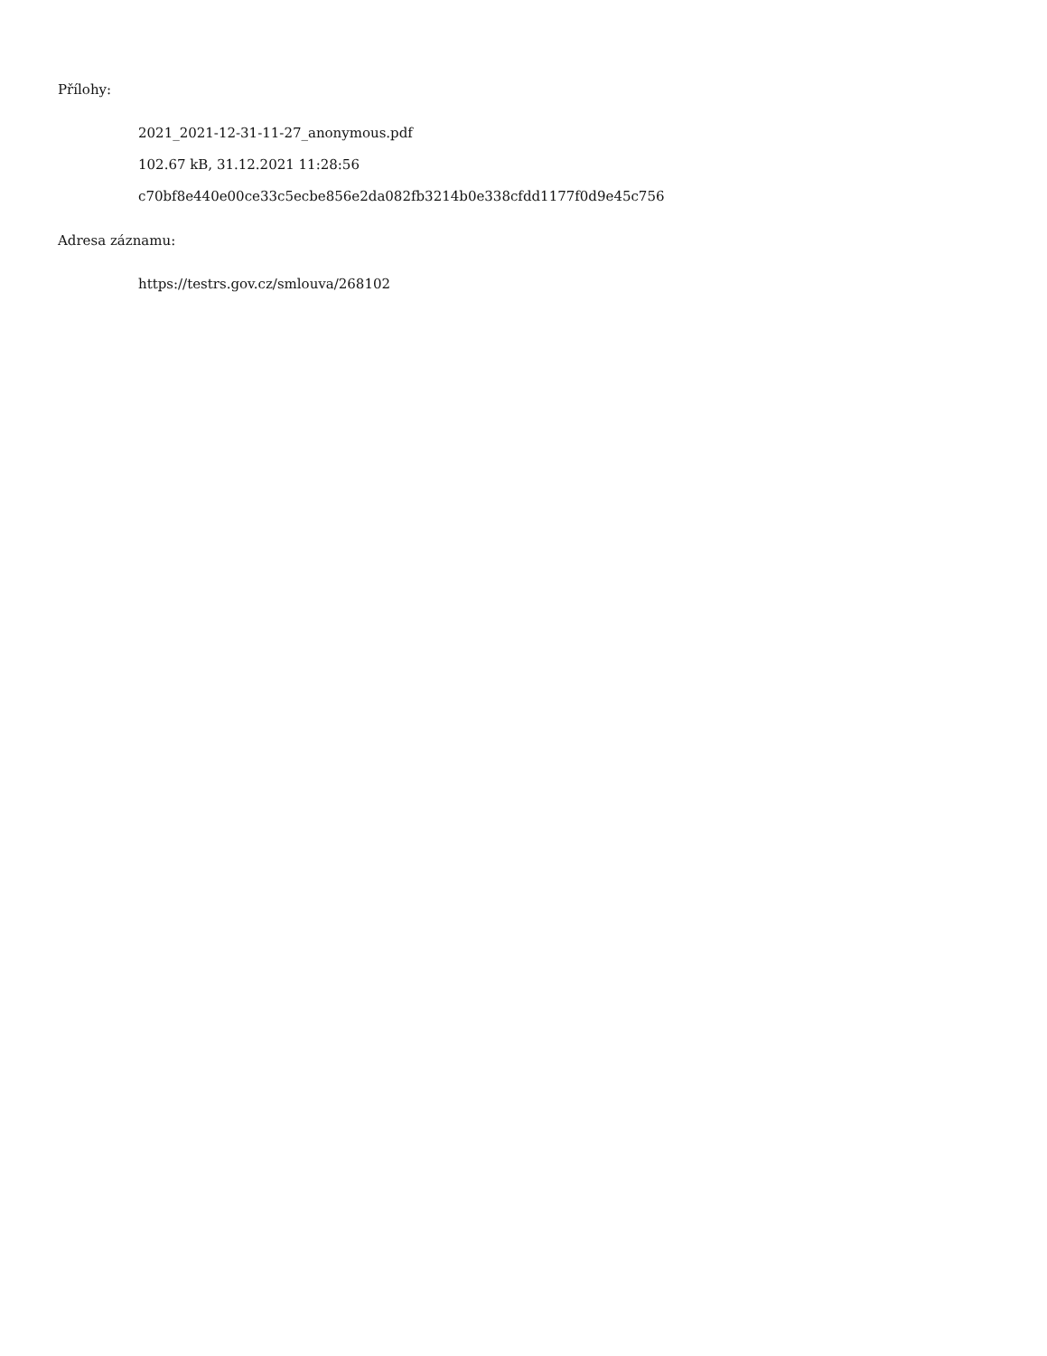Přílohy:
2021_2021-12-31-11-27_anonymous.pdf
102.67 kB, 31.12.2021 11:28:56
c70bf8e440e00ce33c5ecbe856e2da082fb3214b0e338cfdd1177f0d9e45c756
Adresa záznamu:
https://testrs.gov.cz/smlouva/268102